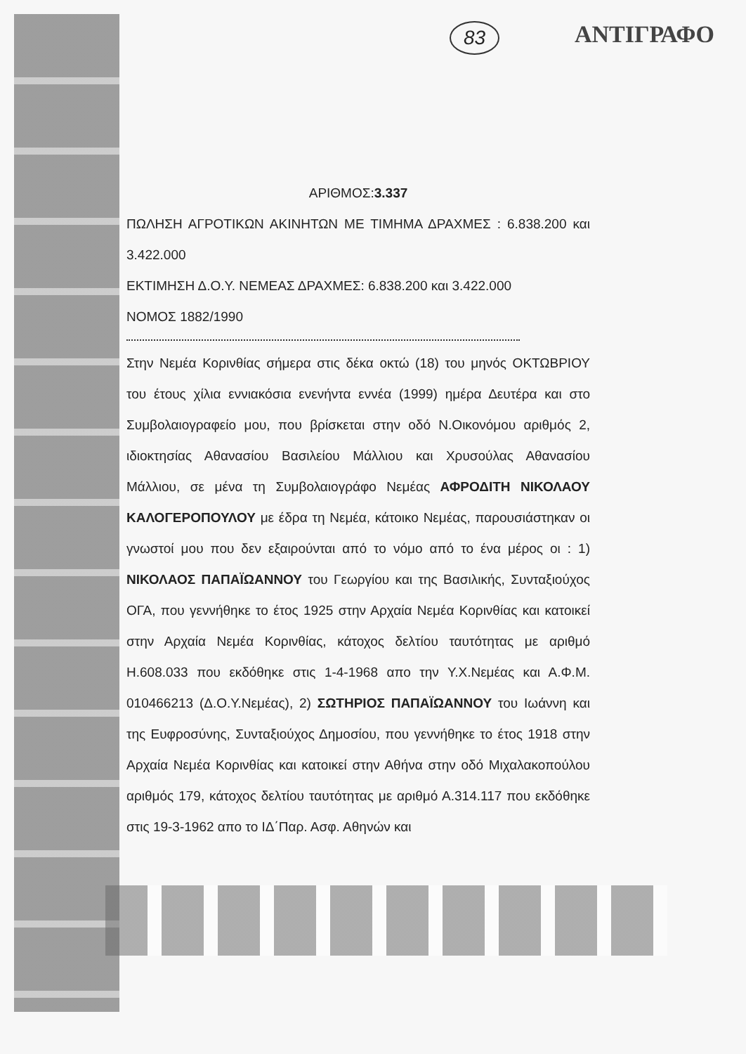83 ΑΝΤΙΓΡΑΦΟ
ΑΡΙΘΜΟΣ:3.337
ΠΩΛΗΣΗ ΑΓΡΟΤΙΚΩΝ ΑΚΙΝΗΤΩΝ ΜΕ ΤΙΜΗΜΑ ΔΡΑΧΜΕΣ : 6.838.200 και 3.422.000
ΕΚΤΙΜΗΣΗ Δ.Ο.Υ. ΝΕΜΕΑΣ ΔΡΑΧΜΕΣ: 6.838.200 και 3.422.000
ΝΟΜΟΣ 1882/1990
Στην Νεμέα Κορινθίας σήμερα στις δέκα οκτώ (18) του μηνός ΟΚΤΩΒΡΙΟΥ του έτους χίλια εννιακόσια ενενήντα εννέα (1999) ημέρα Δευτέρα και στο Συμβολαιογραφείο μου, που βρίσκεται στην οδό Ν.Οικονόμου αριθμός 2, ιδιοκτησίας Αθανασίου Βασιλείου Μάλλιου και Χρυσούλας Αθανασίου Μάλλιου, σε μένα τη Συμβολαιογράφο Νεμέας ΑΦΡΟΔΙΤΗ ΝΙΚΟΛΑΟΥ ΚΑΛΟΓΕΡΟΠΟΥΛΟΥ με έδρα τη Νεμέα, κάτοικο Νεμέας, παρουσιάστηκαν οι γνωστοί μου που δεν εξαιρούνται από το νόμο από το ένα μέρος οι : 1) ΝΙΚΟΛΑΟΣ ΠΑΠΑΪΩΑΝΝΟΥ του Γεωργίου και της Βασιλικής, Συνταξιούχος ΟΓΑ, που γεννήθηκε το έτος 1925 στην Αρχαία Νεμέα Κορινθίας και κατοικεί στην Αρχαία Νεμέα Κορινθίας, κάτοχος δελτίου ταυτότητας με αριθμό Η.608.033 που εκδόθηκε στις 1-4-1968 απο την Υ.Χ.Νεμέας και Α.Φ.Μ. 010466213 (Δ.Ο.Υ.Νεμέας), 2) ΣΩΤΗΡΙΟΣ ΠΑΠΑΪΩΑΝΝΟΥ του Ιωάννη και της Ευφροσύνης, Συνταξιούχος Δημοσίου, που γεννήθηκε το έτος 1918 στην Αρχαία Νεμέα Κορινθίας και κατοικεί στην Αθήνα στην οδό Μιχαλακοπούλου αριθμός 179, κάτοχος δελτίου ταυτότητας με αριθμό Α.314.117 που εκδόθηκε στις 19-3-1962 απο το ΙΔ΄Παρ. Ασφ. Αθηνών και